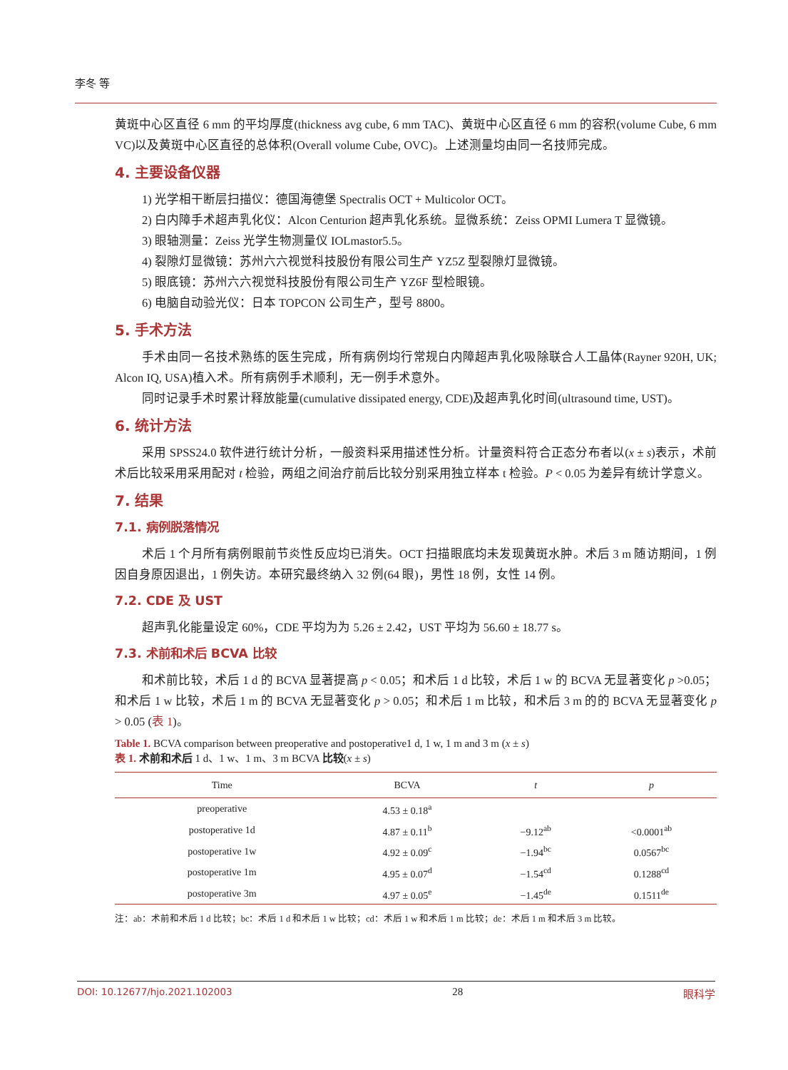李冬 等
黄斑中心区直径 6 mm 的平均厚度(thickness avg cube, 6 mm TAC)、黄斑中心区直径 6 mm 的容积(volume Cube, 6 mm VC)以及黄斑中心区直径的总体积(Overall volume Cube, OVC)。上述测量均由同一名技师完成。
4. 主要设备仪器
1) 光学相干断层扫描仪：德国海德堡 Spectralis OCT + Multicolor OCT。
2) 白内障手术超声乳化仪：Alcon Centurion 超声乳化系统。显微系统：Zeiss OPMI Lumera T 显微镜。
3) 眼轴测量：Zeiss 光学生物测量仪 IOLmastor5.5。
4) 裂隙灯显微镜：苏州六六视觉科技股份有限公司生产 YZ5Z 型裂隙灯显微镜。
5) 眼底镜：苏州六六视觉科技股份有限公司生产 YZ6F 型检眼镜。
6) 电脑自动验光仪：日本 TOPCON 公司生产，型号 8800。
5. 手术方法
手术由同一名技术熟练的医生完成，所有病例均行常规白内障超声乳化吸除联合人工晶体(Rayner 920H, UK; Alcon IQ, USA)植入术。所有病例手术顺利，无一例手术意外。
同时记录手术时累计释放能量(cumulative dissipated energy, CDE)及超声乳化时间(ultrasound time, UST)。
6. 统计方法
采用 SPSS24.0 软件进行统计分析，一般资料采用描述性分析。计量资料符合正态分布者以(x ± s)表示，术前术后比较采用采用配对 t 检验，两组之间治疗前后比较分别采用独立样本 t 检验。P < 0.05 为差异有统计学意义。
7. 结果
7.1. 病例脱落情况
术后 1 个月所有病例眼前节炎性反应均已消失。OCT 扫描眼底均未发现黄斑水肿。术后 3 m 随访期间，1 例因自身原因退出，1 例失访。本研究最终纳入 32 例(64 眼)，男性 18 例，女性 14 例。
7.2. CDE 及 UST
超声乳化能量设定 60%，CDE 平均为为 5.26 ± 2.42，UST 平均为 56.60 ± 18.77 s。
7.3. 术前和术后 BCVA 比较
和术前比较，术后 1 d 的 BCVA 显著提高 p < 0.05；和术后 1 d 比较，术后 1 w 的 BCVA 无显著变化 p >0.05；和术后 1 w 比较，术后 1 m 的 BCVA 无显著变化 p > 0.05；和术后 1 m 比较，和术后 3 m 的的 BCVA 无显著变化 p > 0.05 (表 1)。
Table 1. BCVA comparison between preoperative and postoperative1 d, 1 w, 1 m and 3 m (x ± s)
表 1. 术前和术后 1 d、1 w、1 m、3 m BCVA 比较(x ± s)
| Time | BCVA | t | p |
| --- | --- | --- | --- |
| preoperative | 4.53 ± 0.18<sup>a</sup> | | |
| postoperative 1d | 4.87 ± 0.11<sup>b</sup> | −9.12<sup>ab</sup> | <0.0001<sup>ab</sup> |
| postoperative 1w | 4.92 ± 0.09<sup>c</sup> | −1.94<sup>bc</sup> | 0.0567<sup>bc</sup> |
| postoperative 1m | 4.95 ± 0.07<sup>d</sup> | −1.54<sup>cd</sup> | 0.1288<sup>cd</sup> |
| postoperative 3m | 4.97 ± 0.05<sup>e</sup> | −1.45<sup>de</sup> | 0.1511<sup>de</sup> |
注：ab：术前和术后 1 d 比较；bc：术后 1 d 和术后 1 w 比较；cd：术后 1 w 和术后 1 m 比较；de：术后 1 m 和术后 3 m 比较。
DOI: 10.12677/hjo.2021.102003 28 眼科学